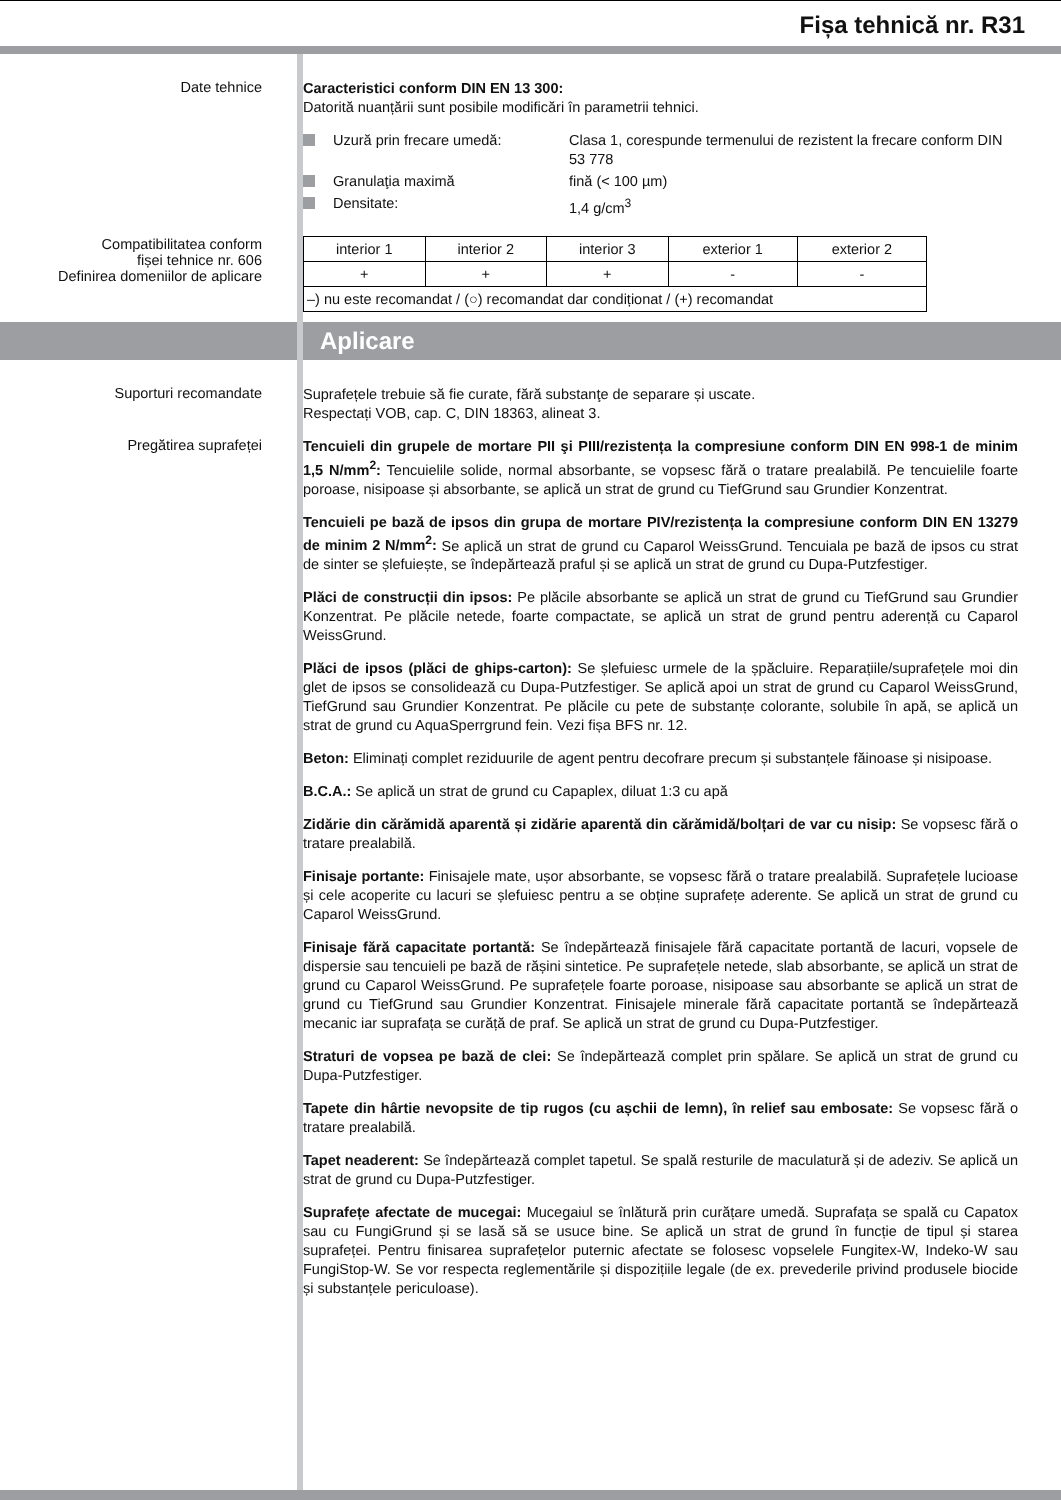Fișa tehnică nr. R31
Date tehnice
Caracteristici conform DIN EN 13 300:
Datorită nuanțării sunt posibile modificări în parametrii tehnici.
Uzură prin frecare umedă: Clasa 1, corespunde termenului de rezistent la frecare conform DIN 53 778
Granulaţia maximă fină (< 100 µm)
Densitate: 1,4 g/cm<sup>3</sup>
Compatibilitatea conform
fișei tehnice nr. 606
Definirea domeniilor de aplicare
| interior 1 | interior 2 | interior 3 | exterior 1 | exterior 2 |
| + | + | + | - | - |
| –) nu este recomandat / (○) recomandat dar condiționat / (+) recomandat | | | | |
Aplicare
Suporturi recomandate
Suprafețele trebuie să fie curate, fără substanţe de separare și uscate.
Respectați VOB, cap. C, DIN 18363, alineat 3.
Pregătirea suprafeței
Tencuieli din grupele de mortare PII şi PIII/rezistența la compresiune conform DIN EN 998-1 de minim 1,5 N/mm<sup>2</sup>: Tencuielile solide, normal absorbante, se vopsesc fără o tratare prealabilă. Pe tencuielile foarte poroase, nisipoase și absorbante, se aplică un strat de grund cu TiefGrund sau Grundier Konzentrat.
Tencuieli pe bază de ipsos din grupa de mortare PIV/rezistența la compresiune conform DIN EN 13279 de minim 2 N/mm<sup>2</sup>: Se aplică un strat de grund cu Caparol WeissGrund. Tencuiala pe bază de ipsos cu strat de sinter se șlefuiește, se îndepărtează praful și se aplică un strat de grund cu Dupa-Putzfestiger.
Plăci de construcții din ipsos: Pe plăcile absorbante se aplică un strat de grund cu TiefGrund sau Grundier Konzentrat. Pe plăcile netede, foarte compactate, se aplică un strat de grund pentru aderență cu Caparol WeissGrund.
Plăci de ipsos (plăci de ghips-carton): Se șlefuiesc urmele de la șpăcluire. Reparațiile/suprafețele moi din glet de ipsos se consolidează cu Dupa-Putzfestiger. Se aplică apoi un strat de grund cu Caparol WeissGrund, TiefGrund sau Grundier Konzentrat. Pe plăcile cu pete de substanțe colorante, solubile în apă, se aplică un strat de grund cu AquaSperrgrund fein. Vezi fișa BFS nr. 12.
Beton: Eliminați complet reziduurile de agent pentru decofrare precum și substanțele făinoase și nisipoase.
B.C.A.: Se aplică un strat de grund cu Capaplex, diluat 1:3 cu apă
Zidărie din cărămidă aparentă și zidărie aparentă din cărămidă/bolțari de var cu nisip: Se vopsesc fără o tratare prealabilă.
Finisaje portante: Finisajele mate, ușor absorbante, se vopsesc fără o tratare prealabilă. Suprafețele lucioase și cele acoperite cu lacuri se șlefuiesc pentru a se obține suprafețe aderente. Se aplică un strat de grund cu Caparol WeissGrund.
Finisaje fără capacitate portantă: Se îndepărtează finisajele fără capacitate portantă de lacuri, vopsele de dispersie sau tencuieli pe bază de rășini sintetice. Pe suprafețele netede, slab absorbante, se aplică un strat de grund cu Caparol WeissGrund. Pe suprafețele foarte poroase, nisipoase sau absorbante se aplică un strat de grund cu TiefGrund sau Grundier Konzentrat. Finisajele minerale fără capacitate portantă se îndepărtează mecanic iar suprafața se curăță de praf. Se aplică un strat de grund cu Dupa-Putzfestiger.
Straturi de vopsea pe bază de clei: Se îndepărtează complet prin spălare. Se aplică un strat de grund cu Dupa-Putzfestiger.
Tapete din hârtie nevopsite de tip rugos (cu așchii de lemn), în relief sau embosate: Se vopsesc fără o tratare prealabilă.
Tapet neaderent: Se îndepărtează complet tapetul. Se spală resturile de maculatură și de adeziv. Se aplică un strat de grund cu Dupa-Putzfestiger.
Suprafețe afectate de mucegai: Mucegaiul se înlătură prin curățare umedă. Suprafața se spală cu Capatox sau cu FungiGrund și se lasă să se usuce bine. Se aplică un strat de grund în funcție de tipul și starea suprafeței. Pentru finisarea suprafețelor puternic afectate se folosesc vopselele Fungitex-W, Indeko-W sau FungiStop-W. Se vor respecta reglementările și dispozițiile legale (de ex. prevederile privind produsele biocide și substanțele periculoase).